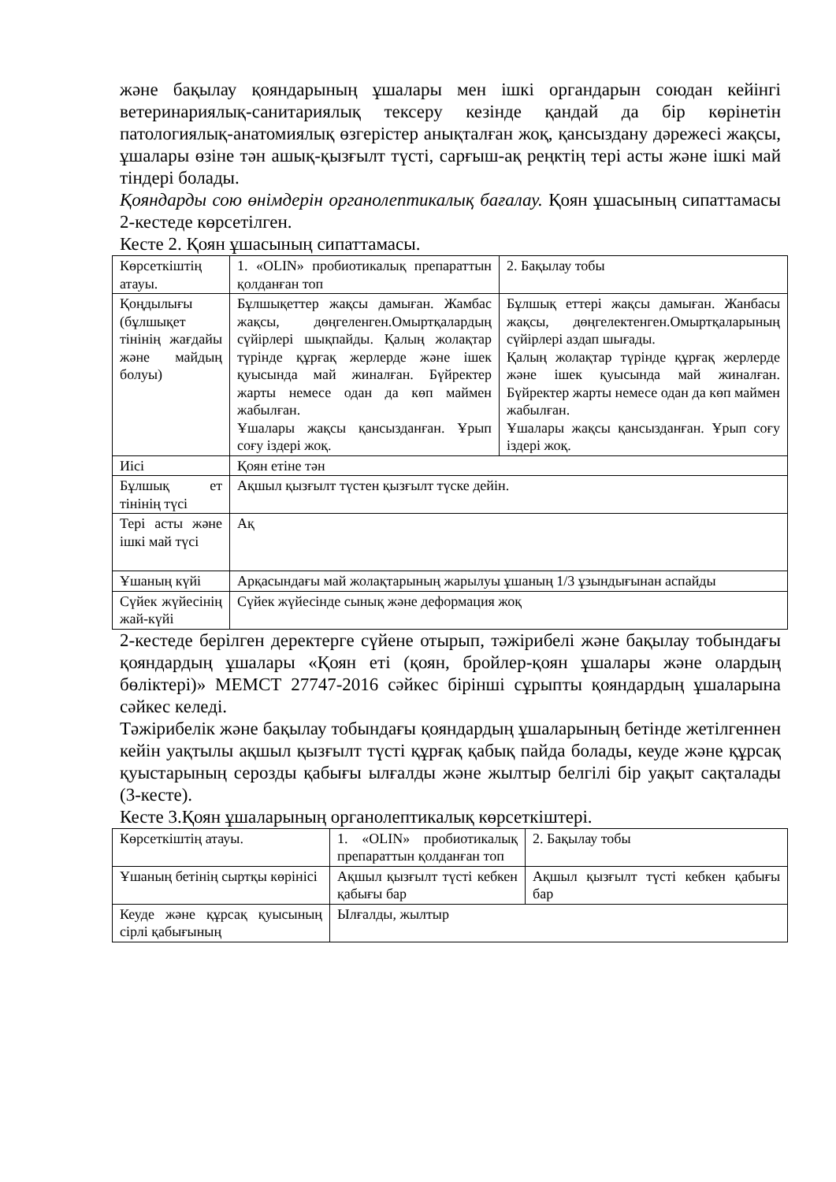және бақылау қояндарының ұшалары мен ішкі органдарын союдан кейінгі ветеринариялық-санитариялық тексеру кезінде қандай да бір көрінетін патологиялық-анатомиялық өзгерістер анықталған жоқ, қансыздану дәрежесі жақсы, ұшалары өзіне тән ашық-қызғылт түсті, сарғыш-ақ реңктің тері асты және ішкі май тіндері болады.
Қояндарды сою өнімдерін органолептикалық бағалау. Қоян ұшасының сипаттамасы 2-кестеде көрсетілген.
Кесте 2. Қоян ұшасының сипаттамасы.
| Көрсеткіштің атауы. | 1. «OLIN» пробиотикалық препараттын қолданған топ | 2. Бақылау тобы |
| Қоңдылығы (бұлшықет тінінің жағдайы және майдың болуы) | Бұлшықеттер жақсы дамыған. Жамбас жақсы, дөңгеленген.Омыртқалардың сүйірлері шықпайды. Қалың жолақтар түрінде құрғақ жерлерде және ішек қуысында май жиналған. Бүйректер жарты немесе одан да көп маймен жабылған. Ұшалары жақсы қансызданған. Ұрып соғу іздері жоқ. | Бұлшық еттері жақсы дамыған. Жанбасы жақсы, дөңгелектенген.Омыртқаларының сүйірлері аздап шығады. Қалың жолақтар түрінде құрғақ жерлерде және ішек қуысында май жиналған. Бүйректер жарты немесе одан да көп маймен жабылған. Ұшалары жақсы қансызданған. Ұрып соғу іздері жоқ. |
| Иісі | Қоян етіне тән | |
| Бұлшық ет тінінің түсі | Ақшыл қызғылт түстен қызғылт түске дейін. | |
| Тері асты және ішкі май түсі | Ақ | |
| Ұшаның күйі | Арқасындағы май жолақтарының жарылуы ұшаның 1/3 ұзындығынан аспайды | |
| Сүйек жүйесінің жай-күйі | Сүйек жүйесінде сынық және деформация жоқ | |
2-кестеде берілген деректерге сүйене отырып, тәжірибелі және бақылау тобындағы қояндардың ұшалары «Қоян еті (қоян, бройлер-қоян ұшалары және олардың бөліктері)» МЕМСТ 27747-2016 сәйкес бірінші сұрыпты қояндардың ұшаларына сәйкес келеді.
Тәжірибелік және бақылау тобындағы қояндардың ұшаларының бетінде жетілгеннен кейін уақтылы ақшыл қызғылт түсті құрғақ қабық пайда болады, кеуде және құрсақ қуыстарының серозды қабығы ылғалды және жылтыр белгілі бір уақыт сақталады (3-кесте).
Кесте 3.Қоян ұшаларының органолептикалық көрсеткіштері.
| Көрсеткіштің атауы. | 1. «OLIN» пробиотикалық препараттын қолданған топ | 2. Бақылау тобы |
| Ұшаның бетінің сыртқы көрінісі | Ақшыл қызғылт түсті кебкен қабығы бар | Ақшыл қызғылт түсті кебкен қабығы бар |
| Кеуде және құрсақ қуысының сірлі қабығының | Ылғалды, жылтыр | |